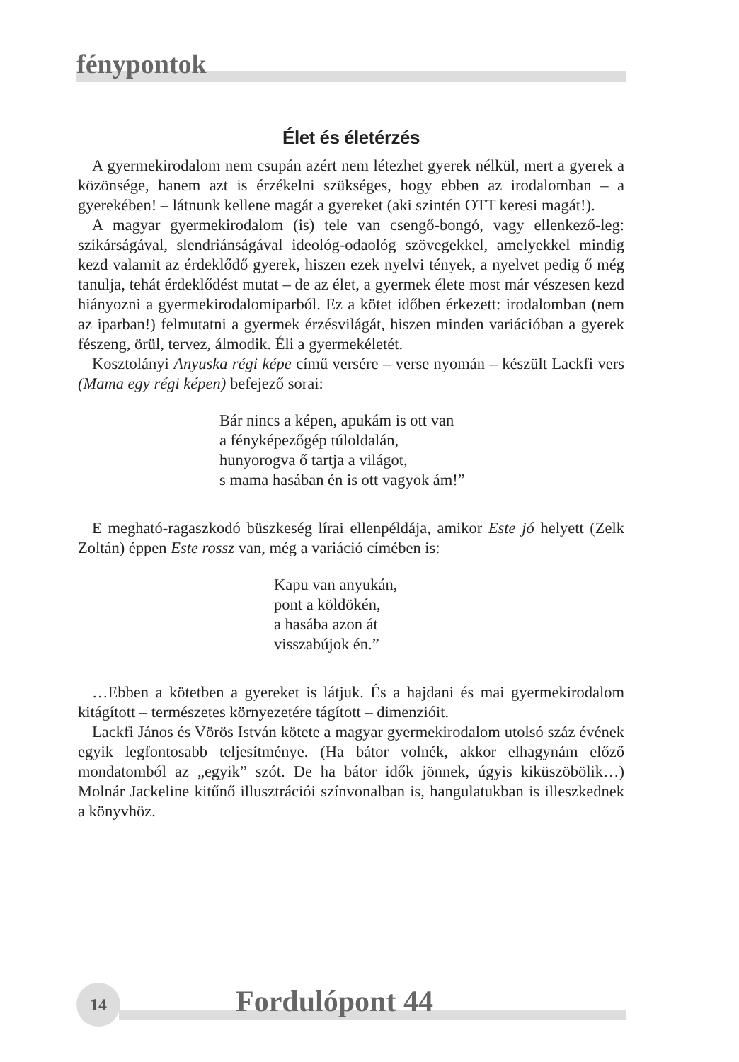fénypontok
Élet és életérzés
A gyermekirodalom nem csupán azért nem létezhet gyerek nélkül, mert a gyerek a közönsége, hanem azt is érzékelni szükséges, hogy ebben az irodalomban – a gyerekében! – látnunk kellene magát a gyereket (aki szintén OTT keresi magát!).
A magyar gyermekirodalom (is) tele van csengő-bongó, vagy ellenkező-leg: szikárságával, slendriánságával ideológ-odaológ szövegekkel, amelyekkel mindig kezd valamit az érdeklődő gyerek, hiszen ezek nyelvi tények, a nyelvet pedig ő még tanulja, tehát érdeklődést mutat – de az élet, a gyermek élete most már vészesen kezd hiányozni a gyermekirodalomiparból. Ez a kötet időben érkezett: irodalomban (nem az iparban!) felmutatni a gyermek érzésvilágát, hiszen minden variációban a gyerek fészeng, örül, tervez, álmodik. Éli a gyermekéletét.
Kosztolányi Anyuska régi képe című versére – verse nyomán – készült Lackfi vers (Mama egy régi képen) befejező sorai:
Bár nincs a képen, apukám is ott van
a fényképezőgép túloldalán,
hunyorogva ő tartja a világot,
s mama hasában én is ott vagyok ám!”
E megható-ragaszkodó büszkeség lírai ellenpéldája, amikor Este jó helyett (Zelk Zoltán) éppen Este rossz van, még a variáció címében is:
Kapu van anyukán,
pont a köldökén,
a hasába azon át
visszabújok én.”
…Ebben a kötetben a gyereket is látjuk. És a hajdani és mai gyermekirodalom kitágított – természetes környezetére tágított – dimenzióit.
Lackfi János és Vörös István kötete a magyar gyermekirodalom utolsó száz évének egyik legfontosabb teljesítménye. (Ha bátor volnék, akkor elhagynám előző mondatomból az „egyik” szót. De ha bátor idők jönnek, úgyis kiküszöbölik…) Molnár Jackeline kitűnő illusztrációi színvonalban is, hangulatukban is illeszkednek a könyvhöz.
14 Fordulópont 44